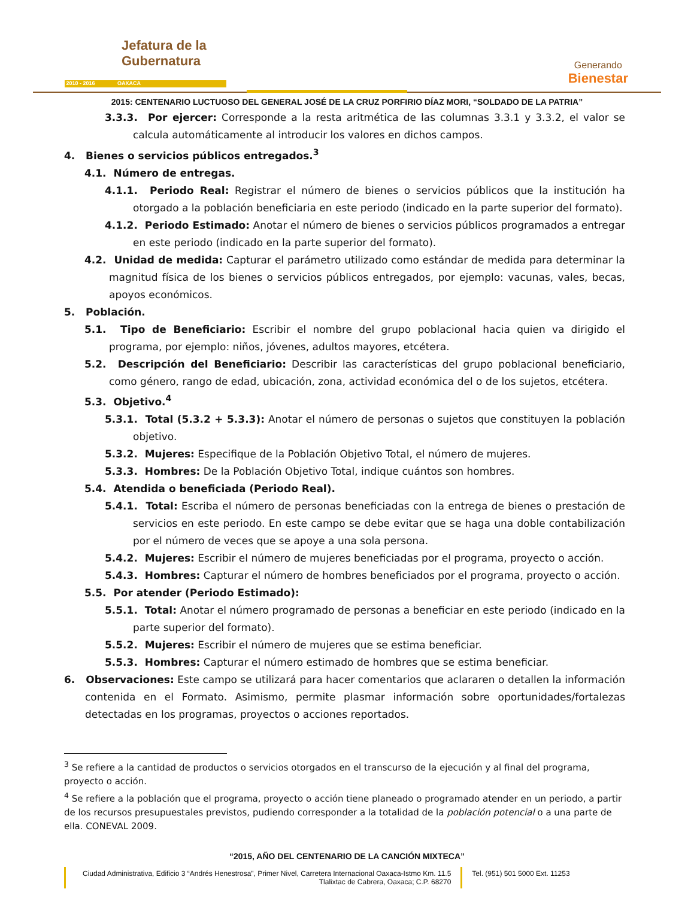Jefatura de la
Gubernatura
2010 - 2016 OAXACA
Generando
Bienestar
2015: CENTENARIO LUCTUOSO DEL GENERAL JOSÉ DE LA CRUZ PORFIRIO DÍAZ MORI, “SOLDADO DE LA PATRIA”
3.3.3. Por ejercer: Corresponde a la resta aritmética de las columnas 3.3.1 y 3.3.2, el valor se calcula automáticamente al introducir los valores en dichos campos.
4. Bienes o servicios públicos entregados.<sup>3</sup>
4.1. Número de entregas.
4.1.1. Periodo Real: Registrar el número de bienes o servicios públicos que la institución ha otorgado a la población beneficiaria en este periodo (indicado en la parte superior del formato).
4.1.2. Periodo Estimado: Anotar el número de bienes o servicios públicos programados a entregar en este periodo (indicado en la parte superior del formato).
4.2. Unidad de medida: Capturar el parámetro utilizado como estándar de medida para determinar la magnitud física de los bienes o servicios públicos entregados, por ejemplo: vacunas, vales, becas, apoyos económicos.
5. Población.
5.1. Tipo de Beneficiario: Escribir el nombre del grupo poblacional hacia quien va dirigido el programa, por ejemplo: niños, jóvenes, adultos mayores, etcétera.
5.2. Descripción del Beneficiario: Describir las características del grupo poblacional beneficiario, como género, rango de edad, ubicación, zona, actividad económica del o de los sujetos, etcétera.
5.3. Objetivo.<sup>4</sup>
5.3.1. Total (5.3.2 + 5.3.3): Anotar el número de personas o sujetos que constituyen la población objetivo.
5.3.2. Mujeres: Especifique de la Población Objetivo Total, el número de mujeres.
5.3.3. Hombres: De la Población Objetivo Total, indique cuántos son hombres.
5.4. Atendida o beneficiada (Periodo Real).
5.4.1. Total: Escriba el número de personas beneficiadas con la entrega de bienes o prestación de servicios en este periodo. En este campo se debe evitar que se haga una doble contabilización por el número de veces que se apoye a una sola persona.
5.4.2. Mujeres: Escribir el número de mujeres beneficiadas por el programa, proyecto o acción.
5.4.3. Hombres: Capturar el número de hombres beneficiados por el programa, proyecto o acción.
5.5. Por atender (Periodo Estimado):
5.5.1. Total: Anotar el número programado de personas a beneficiar en este periodo (indicado en la parte superior del formato).
5.5.2. Mujeres: Escribir el número de mujeres que se estima beneficiar.
5.5.3. Hombres: Capturar el número estimado de hombres que se estima beneficiar.
6. Observaciones: Este campo se utilizará para hacer comentarios que aclararen o detallen la información contenida en el Formato. Asimismo, permite plasmar información sobre oportunidades/fortalezas detectadas en los programas, proyectos o acciones reportados.
<sup>3</sup> Se refiere a la cantidad de productos o servicios otorgados en el transcurso de la ejecución y al final del programa, proyecto o acción.
<sup>4</sup> Se refiere a la población que el programa, proyecto o acción tiene planeado o programado atender en un periodo, a partir de los recursos presupuestales previstos, pudiendo corresponder a la totalidad de la población potencial o a una parte de ella. CONEVAL 2009.
“2015, AÑO DEL CENTENARIO DE LA CANCIÓN MIXTECA”
Ciudad Administrativa, Edificio 3 “Andrés Henestrosa”, Primer Nivel, Carretera Internacional Oaxaca-Istmo Km. 11.5
Tlalixtac de Cabrera, Oaxaca; C.P. 68270
Tel. (951) 501 5000 Ext. 11253